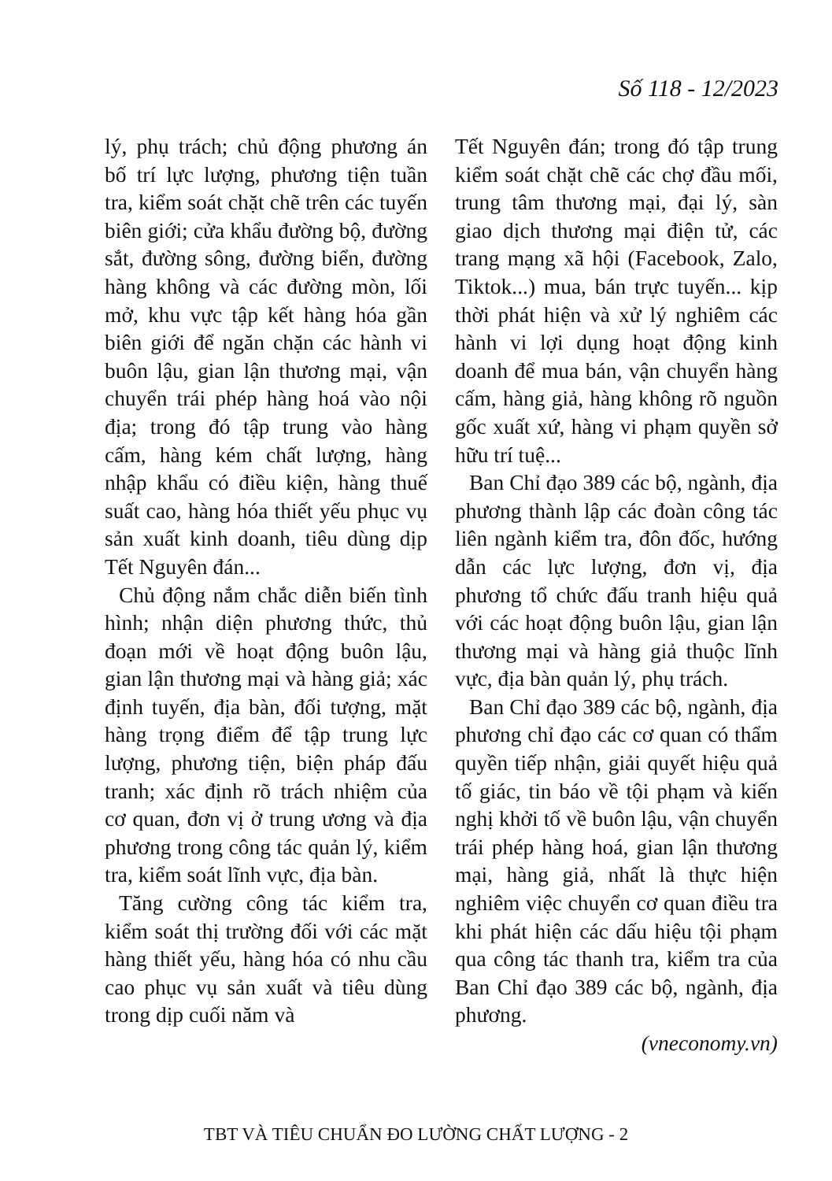Số 118 - 12/2023
lý, phụ trách; chủ động phương án bố trí lực lượng, phương tiện tuần tra, kiểm soát chặt chẽ trên các tuyến biên giới; cửa khẩu đường bộ, đường sắt, đường sông, đường biển, đường hàng không và các đường mòn, lối mở, khu vực tập kết hàng hóa gần biên giới để ngăn chặn các hành vi buôn lậu, gian lận thương mại, vận chuyển trái phép hàng hoá vào nội địa; trong đó tập trung vào hàng cấm, hàng kém chất lượng, hàng nhập khẩu có điều kiện, hàng thuế suất cao, hàng hóa thiết yếu phục vụ sản xuất kinh doanh, tiêu dùng dịp Tết Nguyên đán...
Chủ động nắm chắc diễn biến tình hình; nhận diện phương thức, thủ đoạn mới về hoạt động buôn lậu, gian lận thương mại và hàng giả; xác định tuyến, địa bàn, đối tượng, mặt hàng trọng điểm để tập trung lực lượng, phương tiện, biện pháp đấu tranh; xác định rõ trách nhiệm của cơ quan, đơn vị ở trung ương và địa phương trong công tác quản lý, kiểm tra, kiểm soát lĩnh vực, địa bàn.
Tăng cường công tác kiểm tra, kiểm soát thị trường đối với các mặt hàng thiết yếu, hàng hóa có nhu cầu cao phục vụ sản xuất và tiêu dùng trong dịp cuối năm và
Tết Nguyên đán; trong đó tập trung kiểm soát chặt chẽ các chợ đầu mối, trung tâm thương mại, đại lý, sàn giao dịch thương mại điện tử, các trang mạng xã hội (Facebook, Zalo, Tiktok...) mua, bán trực tuyến... kịp thời phát hiện và xử lý nghiêm các hành vi lợi dụng hoạt động kinh doanh để mua bán, vận chuyển hàng cấm, hàng giả, hàng không rõ nguồn gốc xuất xứ, hàng vi phạm quyền sở hữu trí tuệ...
Ban Chỉ đạo 389 các bộ, ngành, địa phương thành lập các đoàn công tác liên ngành kiểm tra, đôn đốc, hướng dẫn các lực lượng, đơn vị, địa phương tổ chức đấu tranh hiệu quả với các hoạt động buôn lậu, gian lận thương mại và hàng giả thuộc lĩnh vực, địa bàn quản lý, phụ trách.
Ban Chỉ đạo 389 các bộ, ngành, địa phương chỉ đạo các cơ quan có thẩm quyền tiếp nhận, giải quyết hiệu quả tố giác, tin báo về tội phạm và kiến nghị khởi tố về buôn lậu, vận chuyển trái phép hàng hoá, gian lận thương mại, hàng giả, nhất là thực hiện nghiêm việc chuyển cơ quan điều tra khi phát hiện các dấu hiệu tội phạm qua công tác thanh tra, kiểm tra của Ban Chỉ đạo 389 các bộ, ngành, địa phương.
(vneconomy.vn)
TBT VÀ TIÊU CHUẨN ĐO LƯỜNG CHẤT LƯỢNG - 2